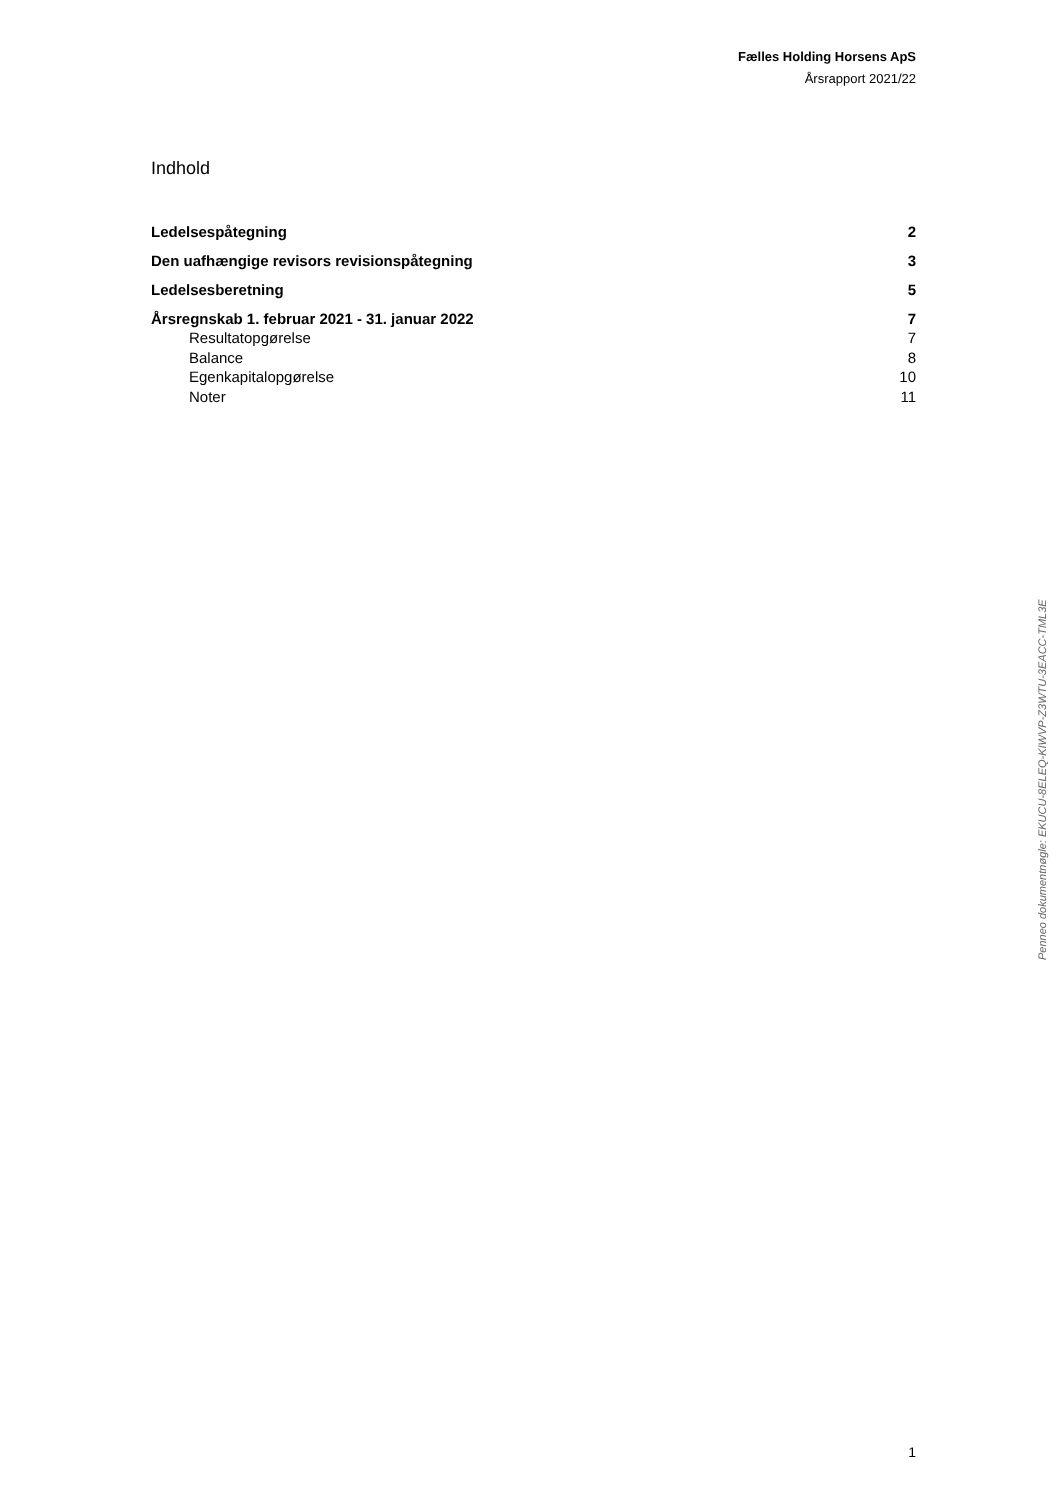Fælles Holding Horsens ApS
Årsrapport 2021/22
Indhold
Ledelsespåtegning 2
Den uafhængige revisors revisionspåtegning 3
Ledelsesberetning 5
Årsregnskab 1. februar 2021 - 31. januar 2022 7
Resultatopgørelse 7
Balance 8
Egenkapitalopgørelse 10
Noter 11
Penneo dokumentnøgle: EKUCU-8ELEQ-KIWVP-Z3WTU-3EACC-TML3E
1